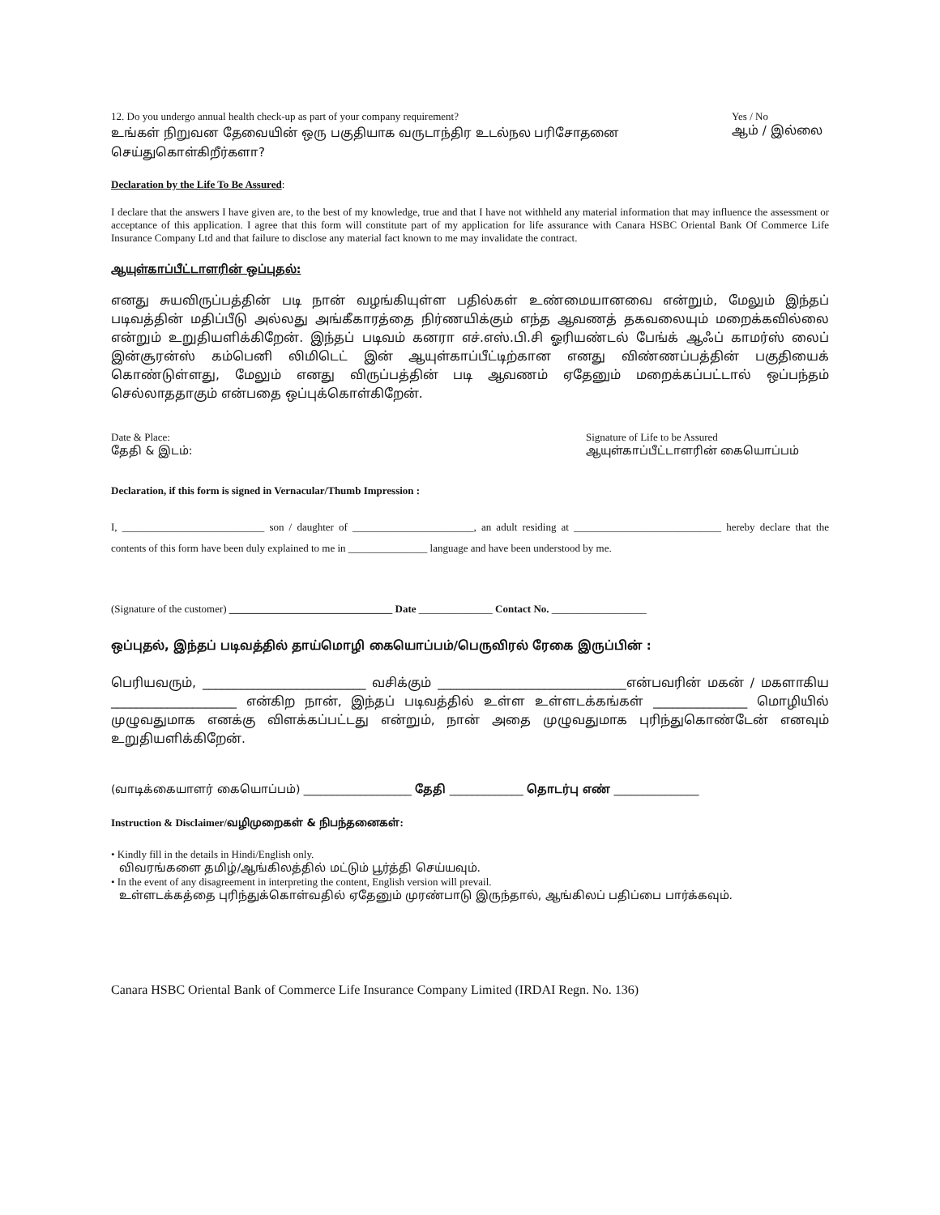12. Do you undergo annual health check-up as part of your company requirement?
உங்கள் நிறுவன தேவையின் ஒரு பகுதியாக வருடாந்திர உடல்நல பரிசோதனை
செய்துகொள்கிறீர்களா?
Yes / No
ஆம் / இல்லை
Declaration by the Life To Be Assured:
I declare that the answers I have given are, to the best of my knowledge, true and that I have not withheld any material information that may influence the assessment or acceptance of this application. I agree that this form will constitute part of my application for life assurance with Canara HSBC Oriental Bank Of Commerce Life Insurance Company Ltd and that failure to disclose any material fact known to me may invalidate the contract.
ஆயுள்காப்பீட்டாளரின் ஒப்புதல்:
எனது சுயவிருப்பத்தின் படி நான் வழங்கியுள்ள பதில்கள் உண்மையானவை என்றும், மேலும் இந்தப் படிவத்தின் மதிப்பீடு அல்லது அங்கீகாரத்தை நிர்ணயிக்கும் எந்த ஆவணத் தகவலையும் மறைக்கவில்லை என்றும் உறுதியளிக்கிறேன். இந்தப் படிவம் கனரா எச்.எஸ்.பி.சி ஓரியண்டல் பேங்க் ஆஃப் காமர்ஸ் லைப் இன்சூரன்ஸ் கம்பெனி லிமிடெட் இன் ஆயுள்காப்பீட்டிற்கான எனது விண்ணப்பத்தின் பகுதியைக் கொண்டுள்ளது, மேலும் எனது விருப்பத்தின் படி ஆவணம் ஏதேனும் மறைக்கப்பட்டால் ஒப்பந்தம் செல்லாததாகும் என்பதை ஒப்புக்கொள்கிறேன்.
Date & Place:
தேதி & இடம்:
Signature of Life to be Assured
ஆயுள்காப்பீட்டாளரின் கையொப்பம்
Declaration, if this form is signed in Vernacular/Thumb Impression :
I, ___________________________ son / daughter of _______________________, an adult residing at ____________________________ hereby declare that the contents of this form have been duly explained to me in _______________ language and have been understood by me.
(Signature of the customer) _______________________________ Date ______________ Contact No. __________________
ஒப்புதல், இந்தப் படிவத்தில் தாய்மொழி கையொப்பம்/பெருவிரல் ரேகை இருப்பின் :
பெரியவரும், __________________________ வசிக்கும் ______________________________என்பவரின் மகன் / மகளாகிய ____________________ என்கிற நான், இந்தப் படிவத்தில் உள்ள உள்ளடக்கங்கள் _______________ மொழியில் முழுவதுமாக எனக்கு விளக்கப்பட்டது என்றும், நான் அதை முழுவதுமாக புரிந்துகொண்டேன் எனவும் உறுதியளிக்கிறேன்.
(வாடிக்கையாளர் கையொப்பம்) ___________________ தேதி _____________ தொடர்பு எண் _______________
Instruction & Disclaimer/வழிமுறைகள் & நிபந்தனைகள்:
• Kindly fill in the details in Hindi/English only.
விவரங்களை தமிழ்/ஆங்கிலத்தில் மட்டும் பூர்த்தி செய்யவும்.
• In the event of any disagreement in interpreting the content, English version will prevail.
உள்ளடக்கத்தை புரிந்துக்கொள்வதில் ஏதேனும் முரண்பாடு இருந்தால், ஆங்கிலப் பதிப்பை பார்க்கவும்.
Canara HSBC Oriental Bank of Commerce Life Insurance Company Limited (IRDAI Regn. No. 136)